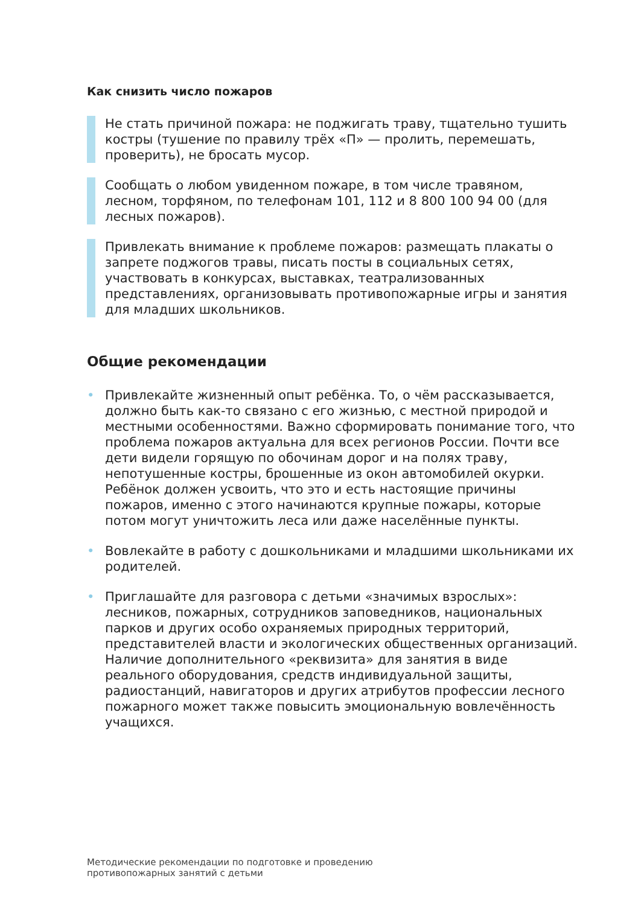Как снизить число пожаров
Не стать причиной пожара: не поджигать траву, тщательно тушить костры (тушение по правилу трёх «П» — пролить, перемешать, проверить), не бросать мусор.
Сообщать о любом увиденном пожаре, в том числе травяном, лесном, торфяном, по телефонам 101, 112 и 8 800 100 94 00 (для лесных пожаров).
Привлекать внимание к проблеме пожаров: размещать плакаты о запрете поджогов травы, писать посты в социальных сетях, участвовать в конкурсах, выставках, театрализованных представлениях, организовывать противопожарные игры и занятия для младших школьников.
Общие рекомендации
• Привлекайте жизненный опыт ребёнка. То, о чём рассказывается, должно быть как-то связано с его жизнью, с местной природой и местными особенностями. Важно сформировать понимание того, что проблема пожаров актуальна для всех регионов России. Почти все дети видели горящую по обочинам дорог и на полях траву, непотушенные костры, брошенные из окон автомобилей окурки. Ребёнок должен усвоить, что это и есть настоящие причины пожаров, именно с этого начинаются крупные пожары, которые потом могут уничтожить леса или даже населённые пункты.
• Вовлекайте в работу с дошкольниками и младшими школьниками их родителей.
• Приглашайте для разговора с детьми «значимых взрослых»: лесников, пожарных, сотрудников заповедников, национальных парков и других особо охраняемых природных территорий, представителей власти и экологических общественных организаций. Наличие дополнительного «реквизита» для занятия в виде реального оборудования, средств индивидуальной защиты, радиостанций, навигаторов и других атрибутов профессии лесного пожарного может также повысить эмоциональную вовлечённость учащихся.
Методические рекомендации по подготовке и проведению
противопожарных занятий с детьми